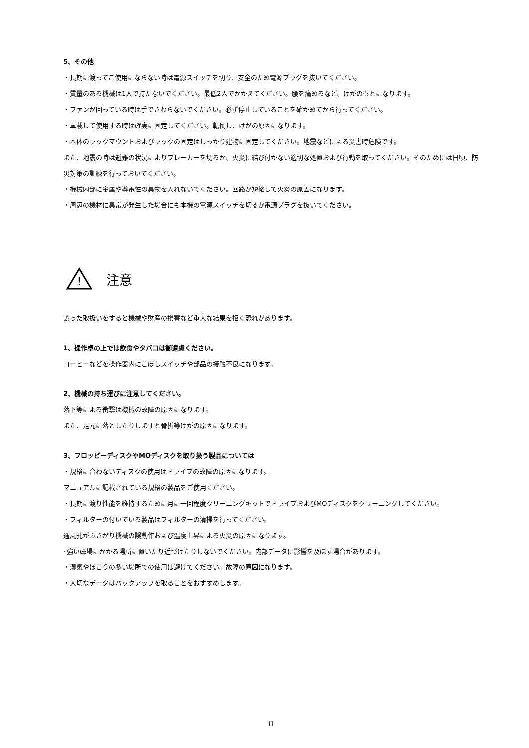5、その他
・長期に渡ってご使用にならない時は電源スイッチを切り、安全のため電源プラグを抜いてください。
・質量のある機械は1人で持たないでください。最低2人でかかえてください。腰を痛めるなど、けがのもとになります。
・ファンが回っている時は手でさわらないでください。必ず停止していることを確かめてから行ってください。
・車載して使用する時は確実に固定してください。転倒し、けがの原因になります。
・本体のラックマウントおよびラックの固定はしっかり建物に固定してください。地震などによる災害時危険です。
また、地震の時は避難の状況によりブレーカーを切るか、火災に結び付かない適切な処置および行動を取ってください。そのためには日頃、防災対策の訓練を行っておいてください。
・機械内部に金属や導電性の異物を入れないでください。回路が短絡して火災の原因になります。
・周辺の機材に異常が発生した場合にも本機の電源スイッチを切るか電源プラグを抜いてください。
!
注意
誤った取扱いをすると機械や財産の損害など重大な結果を招く恐れがあります。
1、操作卓の上では飲食やタバコは御遠慮ください。
コーヒーなどを操作器内にこぼしスイッチや部品の接触不良になります。
2、機械の持ち運びに注意してください。
落下等による衝撃は機械の故障の原因になります。
また、足元に落としたりしますと骨折等けがの原因になります。
3、フロッピーディスクやMOディスクを取り扱う製品については
・規格に合わないディスクの使用はドライブの故障の原因になります。
マニュアルに記載されている規格の製品をご使用ください。
・長期に渡り性能を維持するために月に一回程度クリーニングキットでドライブおよびMOディスクをクリーニングしてください。
・フィルターの付いている製品はフィルターの清掃を行ってください。
通風孔がふさがり機械の誤動作および温度上昇による火災の原因になります。
･強い磁場にかかる場所に置いたり近づけたりしないでください。内部データに影響を及ぼす場合があります。
・湿気やほこりの多い場所での使用は避けてください。故障の原因になります。
・大切なデータはバックアップを取ることをおすすめします。
II